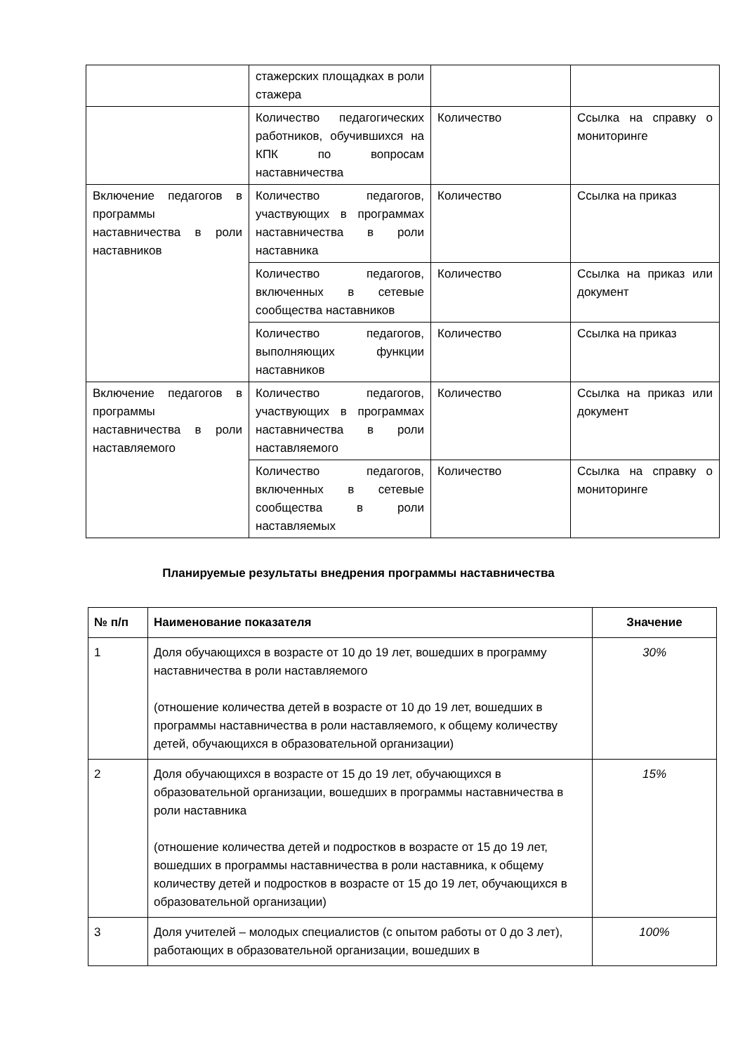| | стажерских площадках в роли стажера | | |
| | Количество педагогических работников, обучившихся на КПК по вопросам наставничества | Количество | Ссылка на справку о мониторинге |
| Включение педагогов в программы наставничества в роли наставников | Количество педагогов, участвующих в программах наставничества в роли наставника | Количество | Ссылка на приказ |
| | Количество педагогов, включенных в сетевые сообщества наставников | Количество | Ссылка на приказ или документ |
| | Количество педагогов, выполняющих функции наставников | Количество | Ссылка на приказ |
| Включение педагогов в программы наставничества в роли наставляемого | Количество педагогов, участвующих в программах наставничества в роли наставляемого | Количество | Ссылка на приказ или документ |
| | Количество педагогов, включенных в сетевые сообщества в роли наставляемых | Количество | Ссылка на справку о мониторинге |
Планируемые результаты внедрения программы наставничества
| № п/п | Наименование показателя | Значение |
| --- | --- | --- |
| 1 | Доля обучающихся в возрасте от 10 до 19 лет, вошедших в программу наставничества в роли наставляемого (отношение количества детей в возрасте от 10 до 19 лет, вошедших в программы наставничества в роли наставляемого, к общему количеству детей, обучающихся в образовательной организации) | 30% |
| 2 | Доля обучающихся в возрасте от 15 до 19 лет, обучающихся в образовательной организации, вошедших в программы наставничества в роли наставника (отношение количества детей и подростков в возрасте от 15 до 19 лет, вошедших в программы наставничества в роли наставника, к общему количеству детей и подростков в возрасте от 15 до 19 лет, обучающихся в образовательной организации) | 15% |
| 3 | Доля учителей – молодых специалистов (с опытом работы от 0 до 3 лет), работающих в образовательной организации, вошедших в | 100% |